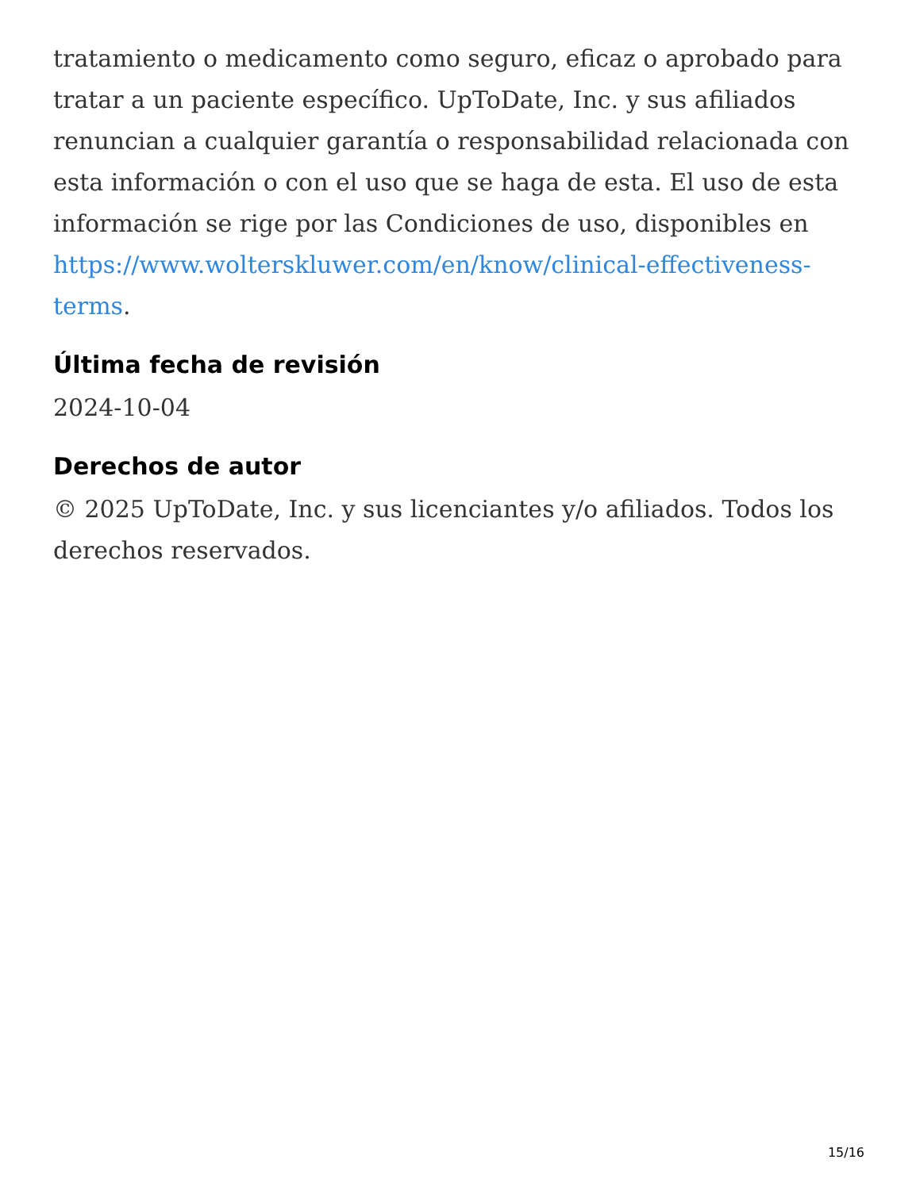tratamiento o medicamento como seguro, eficaz o aprobado para tratar a un paciente específico. UpToDate, Inc. y sus afiliados renuncian a cualquier garantía o responsabilidad relacionada con esta información o con el uso que se haga de esta. El uso de esta información se rige por las Condiciones de uso, disponibles en https://www.wolterskluwer.com/en/know/clinical-effectiveness-terms.
Última fecha de revisión
2024-10-04
Derechos de autor
© 2025 UpToDate, Inc. y sus licenciantes y/o afiliados. Todos los derechos reservados.
15/16